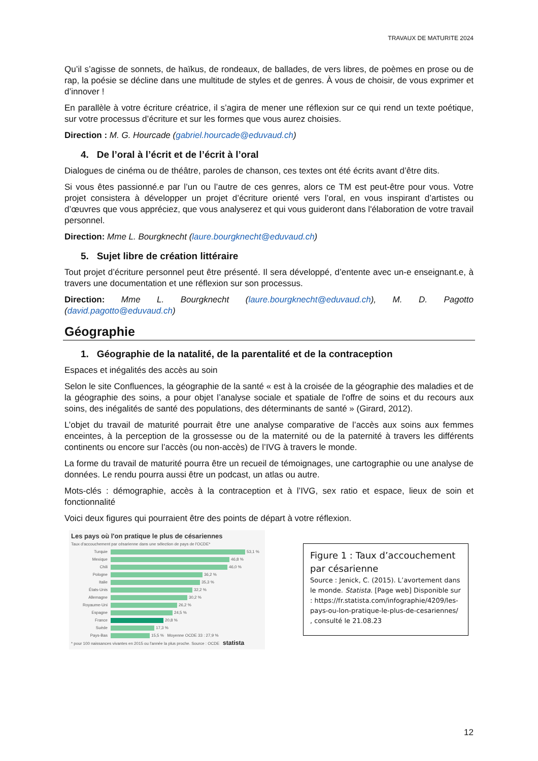TRAVAUX DE MATURITE 2024
Qu’il s’agisse de sonnets, de haïkus, de rondeaux, de ballades, de vers libres, de poèmes en prose ou de rap, la poésie se décline dans une multitude de styles et de genres. À vous de choisir, de vous exprimer et d’innover !
En parallèle à votre écriture créatrice, il s’agira de mener une réflexion sur ce qui rend un texte poétique, sur votre processus d’écriture et sur les formes que vous aurez choisies.
Direction : M. G. Hourcade (gabriel.hourcade@eduvaud.ch)
4. De l’oral à l’écrit et de l’écrit à l’oral
Dialogues de cinéma ou de théâtre, paroles de chanson, ces textes ont été écrits avant d’être dits.
Si vous êtes passionné.e par l’un ou l’autre de ces genres, alors ce TM est peut-être pour vous. Votre projet consistera à développer un projet d’écriture orienté vers l’oral, en vous inspirant d’artistes ou d’œuvres que vous appréciez, que vous analyserez et qui vous guideront dans l'élaboration de votre travail personnel.
Direction: Mme L. Bourgknecht (laure.bourgknecht@eduvaud.ch)
5. Sujet libre de création littéraire
Tout projet d’écriture personnel peut être présenté. Il sera développé, d’entente avec un-e enseignant.e, à travers une documentation et une réflexion sur son processus.
Direction: Mme L. Bourgknecht (laure.bourgknecht@eduvaud.ch), M. D. Pagotto (david.pagotto@eduvaud.ch)
Géographie
1. Géographie de la natalité, de la parentalité et de la contraception
Espaces et inégalités des accès au soin
Selon le site Confluences, la géographie de la santé « est à la croisée de la géographie des maladies et de la géographie des soins, a pour objet l’analyse sociale et spatiale de l'offre de soins et du recours aux soins, des inégalités de santé des populations, des déterminants de santé » (Girard, 2012).
L’objet du travail de maturité pourrait être une analyse comparative de l’accès aux soins aux femmes enceintes, à la perception de la grossesse ou de la maternité ou de la paternité à travers les différents continents ou encore sur l’accès (ou non-accès) de l’IVG à travers le monde.
La forme du travail de maturité pourra être un recueil de témoignages, une cartographie ou une analyse de données. Le rendu pourra aussi être un podcast, un atlas ou autre.
Mots-clés : démographie, accès à la contraception et à l’IVG, sex ratio et espace, lieux de soin et fonctionnalité
Voici deux figures qui pourraient être des points de départ à votre réflexion.
Les pays où l'on pratique le plus de césariennes
Taux d'accouchement par césarienne dans une sélection de pays de l'OCDE*
Turquie
53,1 %
Mexique
46,8 %
Chili
46,0 %
Pologne
36,2 %
Italie
35,3 %
États-Unis
32,2 %
Allemagne
30,2 %
Royaume-Uni
26,2 %
Espagne
24,5 %
France
20,8 %
Suède
17,3 %
Pays-Bas
15,5 % Moyenne OCDE 33 : 27,9 %
* pour 100 naissances vivantes en 2015 ou l'année la plus proche. Source : OCDE statista
Figure 1 : Taux d’accouchement par césarienne
Source : Jenick, C. (2015). L’avortement dans le monde. Statista. [Page web] Disponible sur : https://fr.statista.com/infographie/4209/les-pays-ou-lon-pratique-le-plus-de-cesariennes/ , consulté le 21.08.23
12